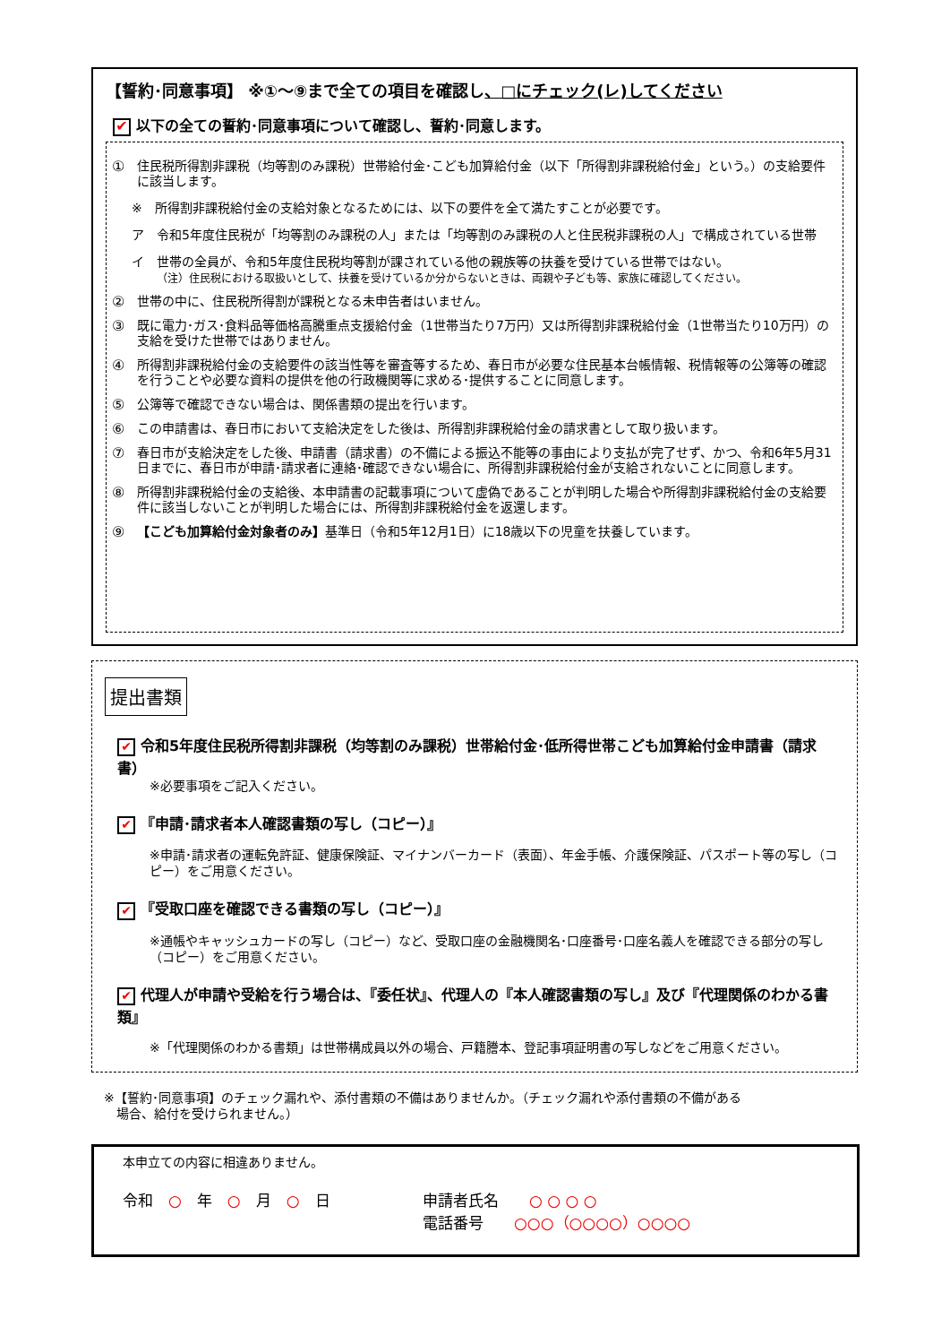【誓約･同意事項】 ※①～⑨まで全ての項目を確認し、□にチェック(レ)してください
✔ 以下の全ての誓約･同意事項について確認し、誓約･同意します。
① 住民税所得割非課税（均等割のみ課税）世帯給付金･こども加算給付金（以下「所得割非課税給付金」という。）の支給要件に該当します。
※　所得割非課税給付金の支給対象となるためには、以下の要件を全て満たすことが必要です。
ア　令和5年度住民税が「均等割のみ課税の人」または「均等割のみ課税の人と住民税非課税の人」で構成されている世帯
イ　世帯の全員が、令和5年度住民税均等割が課されている他の親族等の扶養を受けている世帯ではない。
（注）住民税における取扱いとして、扶養を受けているか分からないときは、両親や子ども等、家族に確認してください。
② 世帯の中に、住民税所得割が課税となる未申告者はいません。
③ 既に電力･ガス･食料品等価格高騰重点支援給付金（1世帯当たり7万円）又は所得割非課税給付金（1世帯当たり10万円）の支給を受けた世帯ではありません。
④ 所得割非課税給付金の支給要件の該当性等を審査等するため、春日市が必要な住民基本台帳情報、税情報等の公簿等の確認を行うことや必要な資料の提供を他の行政機関等に求める･提供することに同意します。
⑤ 公簿等で確認できない場合は、関係書類の提出を行います。
⑥ この申請書は、春日市において支給決定をした後は、所得割非課税給付金の請求書として取り扱います。
⑦ 春日市が支給決定をした後、申請書（請求書）の不備による振込不能等の事由により支払が完了せず、かつ、令和6年5月31日までに、春日市が申請･請求者に連絡･確認できない場合に、所得割非課税給付金が支給されないことに同意します。
⑧ 所得割非課税給付金の支給後、本申請書の記載事項について虚偽であることが判明した場合や所得割非課税給付金の支給要件に該当しないことが判明した場合には、所得割非課税給付金を返還します。
⑨ 【こども加算給付金対象者のみ】基準日（令和5年12月1日）に18歳以下の児童を扶養しています。
提出書類
✔ 令和5年度住民税所得割非課税（均等割のみ課税）世帯給付金･低所得世帯こども加算給付金申請書（請求書）
※必要事項をご記入ください。
✔ 『申請･請求者本人確認書類の写し（コピー）』
※申請･請求者の運転免許証、健康保険証、マイナンバーカード（表面）、年金手帳、介護保険証、パスポート等の写し（コピー）をご用意ください。
✔ 『受取口座を確認できる書類の写し（コピー）』
※通帳やキャッシュカードの写し（コピー）など、受取口座の金融機関名･口座番号･口座名義人を確認できる部分の写し（コピー）をご用意ください。
✔ 代理人が申請や受給を行う場合は、『委任状』、代理人の『本人確認書類の写し』及び『代理関係のわかる書類』
※「代理関係のわかる書類」は世帯構成員以外の場合、戸籍謄本、登記事項証明書の写しなどをご用意ください。
※【誓約･同意事項】のチェック漏れや、添付書類の不備はありませんか。（チェック漏れや添付書類の不備がある
　場合、給付を受けられません。）
本申立ての内容に相違ありません。
令和　○　年　○　月　○　日 申請者氏名　　○ ○ ○ ○
電話番号　　○○○（○○○○）○○○○